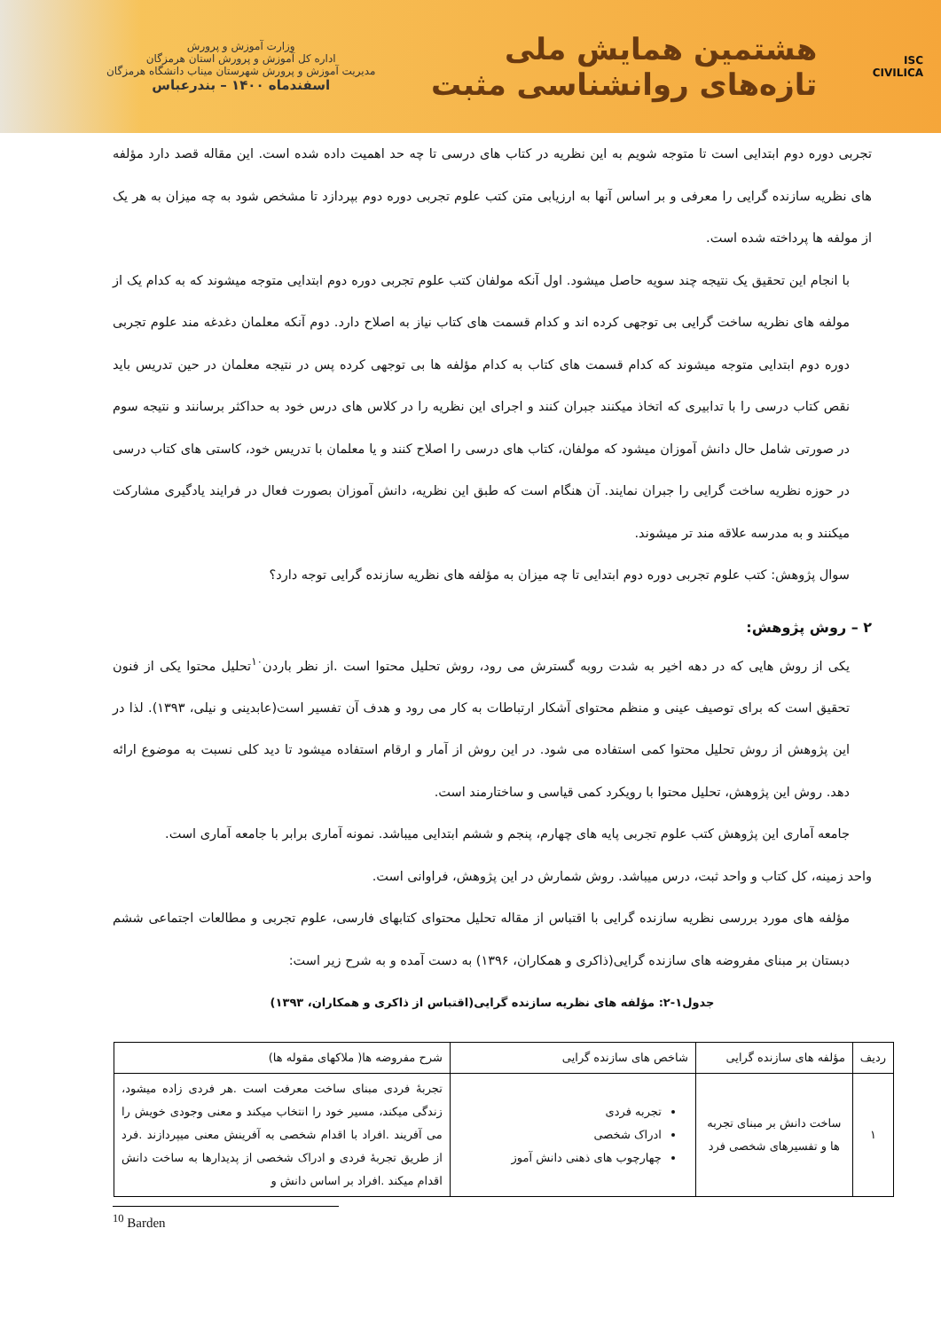ISC
CIVILICA
هشتمین همایش ملی
تازه‌های روانشناسی مثبت
وزارت آموزش و پرورش
اداره کل آموزش و پرورش استان هرمزگان
مدیریت آموزش و پرورش شهرستان میناب دانشگاه هرمزگان
اسفندماه ۱۴۰۰ – بندرعباس
تجربی دوره دوم ابتدایی است تا متوجه شویم به این نظریه در کتاب های درسی تا چه حد اهمیت داده شده است. این مقاله قصد دارد مؤلفه های نظریه سازنده گرایی را معرفی و بر اساس آنها به ارزیابی متن کتب علوم تجربی دوره دوم بپردازد تا مشخص شود به چه میزان به هر یک از مولفه ها پرداخته شده است.
با انجام این تحقیق یک نتیجه چند سویه حاصل میشود. اول آنکه مولفان کتب علوم تجربی دوره دوم ابتدایی متوجه میشوند که به کدام یک از مولفه های نظریه ساخت گرایی بی توجهی کرده اند و کدام قسمت های کتاب نیاز به اصلاح دارد. دوم آنکه معلمان دغدغه مند علوم تجربی دوره دوم ابتدایی متوجه میشوند که کدام قسمت های کتاب به کدام مؤلفه ها بی توجهی کرده پس در نتیجه معلمان در حین تدریس باید نقص کتاب درسی را با تدابیری که اتخاذ میکنند جبران کنند و اجرای این نظریه را در کلاس های درس خود به حداکثر برسانند و نتیجه سوم در صورتی شامل حال دانش آموزان میشود که مولفان، کتاب های درسی را اصلاح کنند و یا معلمان با تدریس خود، کاستی های کتاب درسی در حوزه نظریه ساخت گرایی را جبران نمایند. آن هنگام است که طبق این نظریه، دانش آموزان بصورت فعال در فرایند یادگیری مشارکت میکنند و به مدرسه علاقه مند تر میشوند.
سوال پژوهش: کتب علوم تجربی دوره دوم ابتدایی تا چه میزان به مؤلفه های نظریه سازنده گرایی توجه دارد؟
۲ – روش پژوهش:
یکی از روش هایی که در دهه اخیر به شدت روبه گسترش می رود، روش تحلیل محتوا است .از نظر باردن<sup>۱۰</sup>تحلیل محتوا یکی از فنون تحقیق است که برای توصیف عینی و منظم محتوای آشکار ارتباطات به کار می رود و هدف آن تفسیر است(عابدینی و نیلی، ۱۳۹۳). لذا در این پژوهش از روش تحلیل محتوا کمی استفاده می شود. در این روش از آمار و ارقام استفاده میشود تا دید کلی نسبت به موضوع ارائه دهد. روش این پژوهش، تحلیل محتوا با رویکرد کمی قیاسی و ساختارمند است.
جامعه آماری این پژوهش کتب علوم تجربی پایه های چهارم، پنجم و ششم ابتدایی میباشد. نمونه آماری برابر با جامعه آماری است.
واحد زمینه، کل کتاب و واحد ثبت، درس میباشد. روش شمارش در این پژوهش، فراوانی است.
مؤلفه های مورد بررسی نظریه سازنده گرایی با اقتباس از مقاله تحلیل محتوای کتابهای فارسی، علوم تجربی و مطالعات اجتماعی ششم دبستان بر مبنای مفروضه های سازنده گرایی(ذاکری و همکاران، ۱۳۹۶) به دست آمده و به شرح زیر است:
جدول۱-۲: مؤلفه های نظریه سازنده گرایی(اقتباس از ذاکری و همکاران، ۱۳۹۳)
| ردیف | مؤلفه های سازنده گرایی | شاخص های سازنده گرایی | شرح مفروضه ها( ملاکهای مقوله ها) |
| --- | --- | --- | --- |
| ۱ | ساخت دانش بر مبنای تجربه ها و تفسیرهای شخصی فرد | تجربه فردی ادراک شخصی چهارچوب های ذهنی دانش آموز | تجربهٔ فردی مبنای ساخت معرفت است .هر فردی زاده میشود، زندگی میکند، مسیر خود را انتخاب میکند و معنی وجودی خویش را می آفریند .افراد با اقدام شخصی به آفرینش معنی میپردازند .فرد از طریق تجربهٔ فردی و ادراک شخصی از پدیدارها به ساخت دانش اقدام میکند .افراد بر اساس دانش و |
<sup>10</sup> Barden